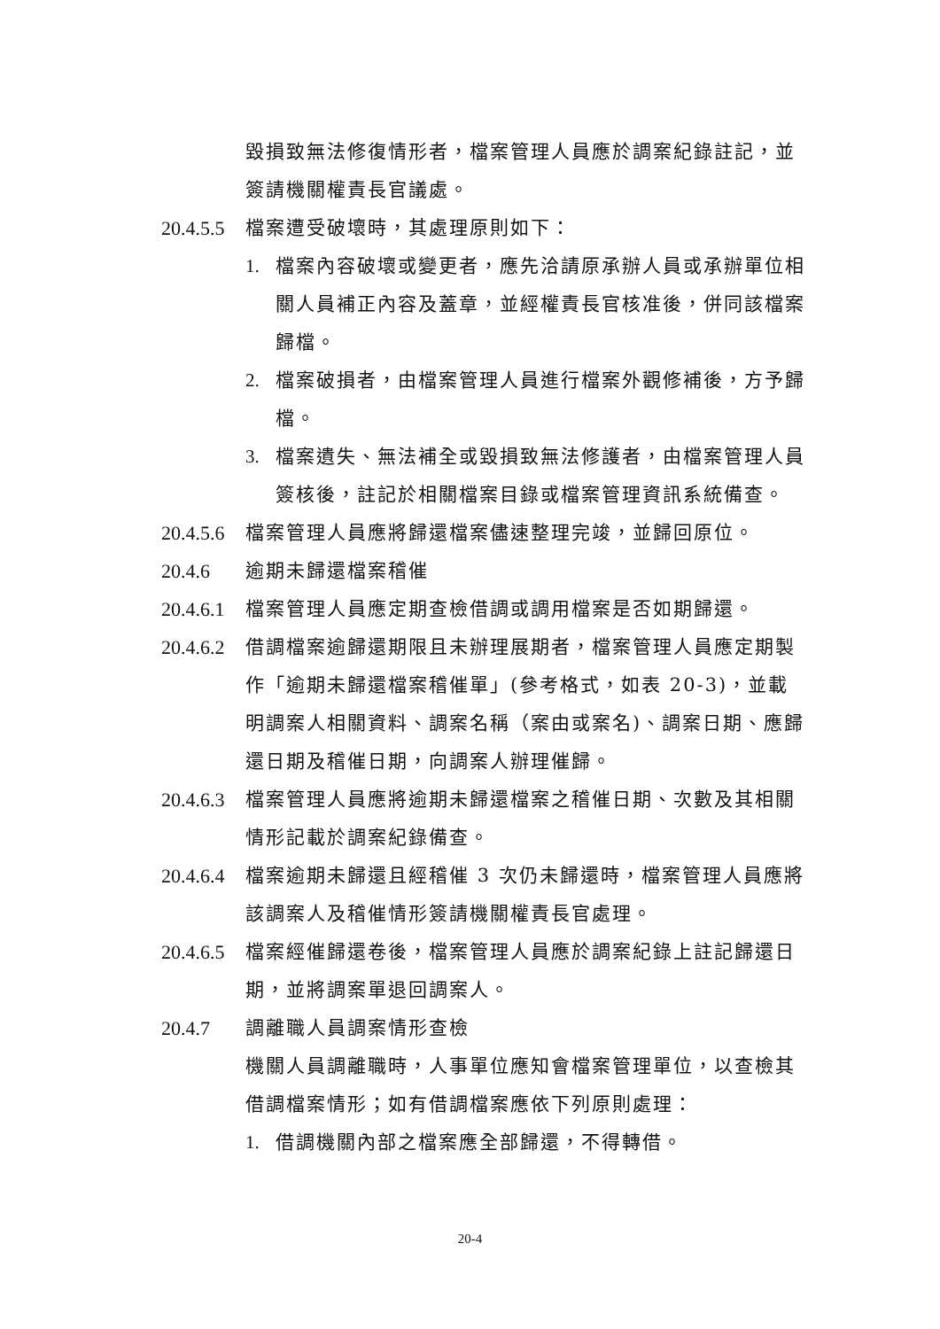毀損致無法修復情形者，檔案管理人員應於調案紀錄註記，並簽請機關權責長官議處。
20.4.5.5
檔案遭受破壞時，其處理原則如下：
1. 檔案內容破壞或變更者，應先洽請原承辦人員或承辦單位相關人員補正內容及蓋章，並經權責長官核准後，併同該檔案歸檔。
2. 檔案破損者，由檔案管理人員進行檔案外觀修補後，方予歸檔。
3. 檔案遺失、無法補全或毀損致無法修護者，由檔案管理人員簽核後，註記於相關檔案目錄或檔案管理資訊系統備查。
20.4.5.6
檔案管理人員應將歸還檔案儘速整理完竣，並歸回原位。
20.4.6 逾期未歸還檔案稽催
20.4.6.1
檔案管理人員應定期查檢借調或調用檔案是否如期歸還。
20.4.6.2
借調檔案逾歸還期限且未辦理展期者，檔案管理人員應定期製作「逾期未歸還檔案稽催單」(參考格式，如表 20-3)，並載明調案人相關資料、調案名稱（案由或案名)、調案日期、應歸還日期及稽催日期，向調案人辦理催歸。
20.4.6.3
檔案管理人員應將逾期未歸還檔案之稽催日期、次數及其相關情形記載於調案紀錄備查。
20.4.6.4
檔案逾期未歸還且經稽催 3 次仍未歸還時，檔案管理人員應將該調案人及稽催情形簽請機關權責長官處理。
20.4.6.5
檔案經催歸還卷後，檔案管理人員應於調案紀錄上註記歸還日期，並將調案單退回調案人。
20.4.7 調離職人員調案情形查檢
機關人員調離職時，人事單位應知會檔案管理單位，以查檢其借調檔案情形；如有借調檔案應依下列原則處理：
1. 借調機關內部之檔案應全部歸還，不得轉借。
20-4